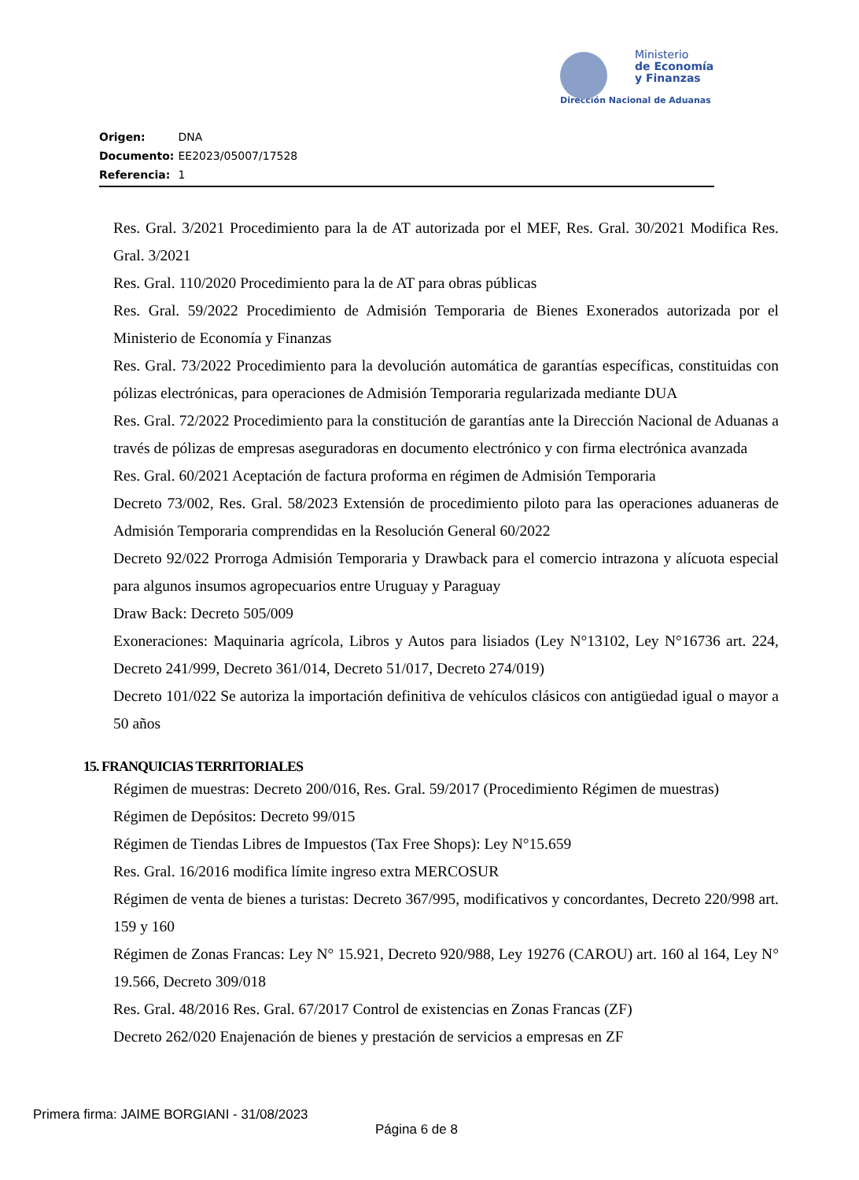Ministerio
de Economía
y Finanzas
Dirección Nacional de Aduanas
Origen: DNA
Documento: EE2023/05007/17528
Referencia: 1
Res. Gral. 3/2021 Procedimiento para la de AT autorizada por el MEF, Res. Gral. 30/2021 Modifica Res. Gral. 3/2021
Res. Gral. 110/2020 Procedimiento para la de AT para obras públicas
Res. Gral. 59/2022 Procedimiento de Admisión Temporaria de Bienes Exonerados autorizada por el Ministerio de Economía y Finanzas
Res. Gral. 73/2022 Procedimiento para la devolución automática de garantías específicas, constituidas con pólizas electrónicas, para operaciones de Admisión Temporaria regularizada mediante DUA
Res. Gral. 72/2022 Procedimiento para la constitución de garantías ante la Dirección Nacional de Aduanas a través de pólizas de empresas aseguradoras en documento electrónico y con firma electrónica avanzada
Res. Gral. 60/2021 Aceptación de factura proforma en régimen de Admisión Temporaria
Decreto 73/002, Res. Gral. 58/2023 Extensión de procedimiento piloto para las operaciones aduaneras de Admisión Temporaria comprendidas en la Resolución General 60/2022
Decreto 92/022 Prorroga Admisión Temporaria y Drawback para el comercio intrazona y alícuota especial para algunos insumos agropecuarios entre Uruguay y Paraguay
Draw Back: Decreto 505/009
Exoneraciones: Maquinaria agrícola, Libros y Autos para lisiados (Ley N°13102, Ley N°16736 art. 224, Decreto 241/999, Decreto 361/014, Decreto 51/017, Decreto 274/019)
Decreto 101/022 Se autoriza la importación definitiva de vehículos clásicos con antigüedad igual o mayor a 50 años
15. FRANQUICIAS TERRITORIALES
Régimen de muestras: Decreto 200/016, Res. Gral. 59/2017 (Procedimiento Régimen de muestras)
Régimen de Depósitos: Decreto 99/015
Régimen de Tiendas Libres de Impuestos (Tax Free Shops): Ley N°15.659
Res. Gral. 16/2016 modifica límite ingreso extra MERCOSUR
Régimen de venta de bienes a turistas: Decreto 367/995, modificativos y concordantes, Decreto 220/998 art. 159 y 160
Régimen de Zonas Francas: Ley N° 15.921, Decreto 920/988, Ley 19276 (CAROU) art. 160 al 164, Ley N° 19.566, Decreto 309/018
Res. Gral. 48/2016 Res. Gral. 67/2017 Control de existencias en Zonas Francas (ZF)
Decreto 262/020 Enajenación de bienes y prestación de servicios a empresas en ZF
Primera firma: JAIME BORGIANI - 31/08/2023
Página 6 de 8